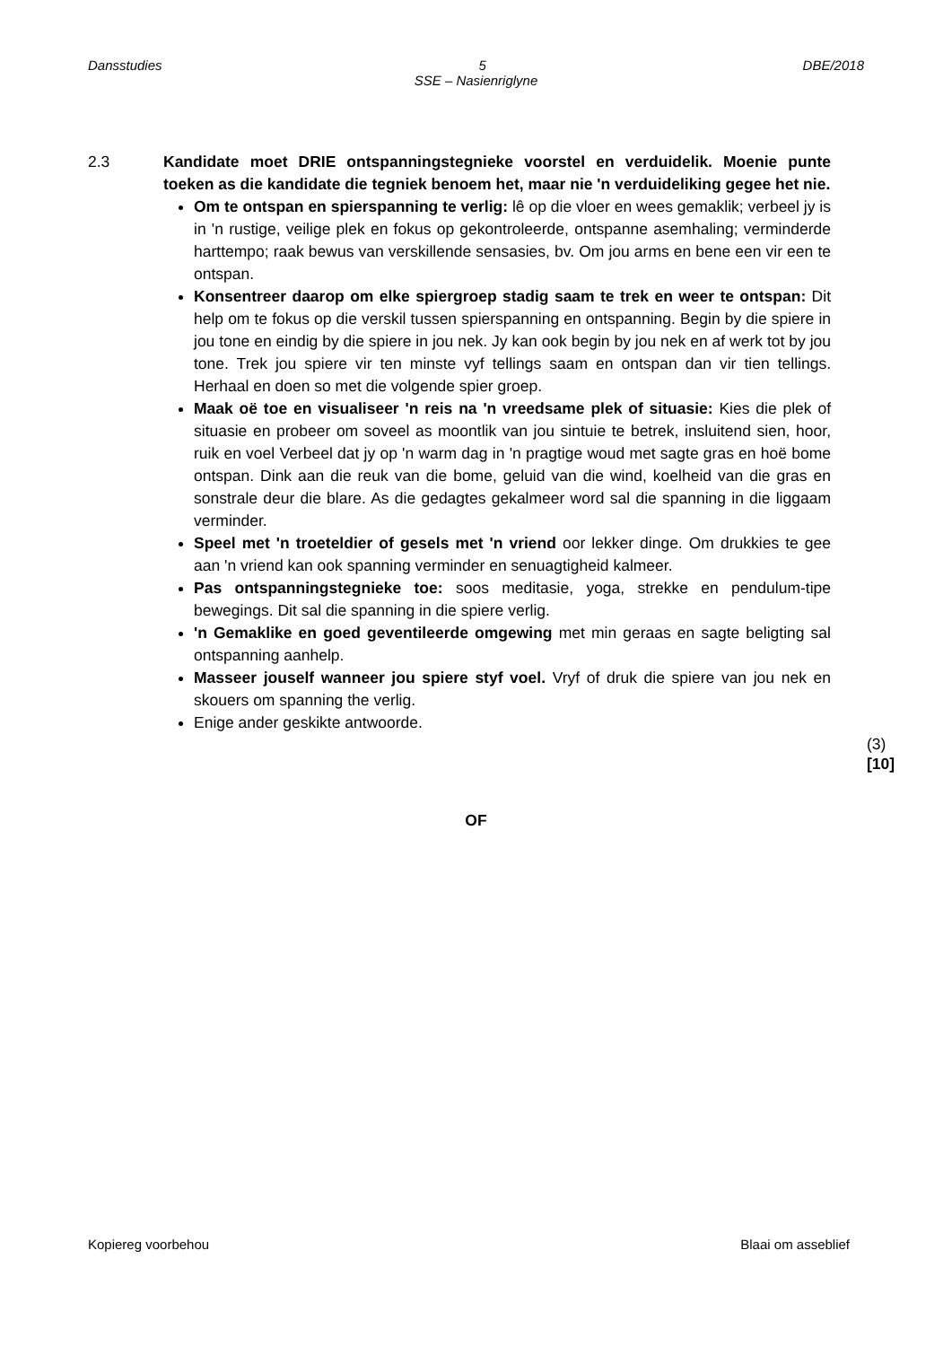Dansstudies 5 DBE/2018
SSE – Nasienriglyne
2.3 Kandidate moet DRIE ontspanningstegnieke voorstel en verduidelik. Moenie punte toeken as die kandidate die tegniek benoem het, maar nie 'n verduideliking gegee het nie.
Om te ontspan en spierspanning te verlig: lê op die vloer en wees gemaklik; verbeel jy is in 'n rustige, veilige plek en fokus op gekontroleerde, ontspanne asemhaling; verminderde harttempo; raak bewus van verskillende sensasies, bv. Om jou arms en bene een vir een te ontspan.
Konsentreer daarop om elke spiergroep stadig saam te trek en weer te ontspan: Dit help om te fokus op die verskil tussen spierspanning en ontspanning. Begin by die spiere in jou tone en eindig by die spiere in jou nek. Jy kan ook begin by jou nek en af werk tot by jou tone. Trek jou spiere vir ten minste vyf tellings saam en ontspan dan vir tien tellings. Herhaal en doen so met die volgende spier groep.
Maak oë toe en visualiseer 'n reis na 'n vreedsame plek of situasie: Kies die plek of situasie en probeer om soveel as moontlik van jou sintuie te betrek, insluitend sien, hoor, ruik en voel Verbeel dat jy op 'n warm dag in 'n pragtige woud met sagte gras en hoë bome ontspan. Dink aan die reuk van die bome, geluid van die wind, koelheid van die gras en sonstrale deur die blare. As die gedagtes gekalmeer word sal die spanning in die liggaam verminder.
Speel met 'n troeteldier of gesels met 'n vriend oor lekker dinge. Om drukkies te gee aan 'n vriend kan ook spanning verminder en senuagtigheid kalmeer.
Pas ontspanningstegnieke toe: soos meditasie, yoga, strekke en pendulum-tipe bewegings. Dit sal die spanning in die spiere verlig.
'n Gemaklike en goed geventileerde omgewing met min geraas en sagte beligting sal ontspanning aanhelp.
Masseer jouself wanneer jou spiere styf voel. Vryf of druk die spiere van jou nek en skouers om spanning the verlig.
Enige ander geskikte antwoorde.
(3)
[10]
OF
Kopiereg voorbehou Blaai om asseblief